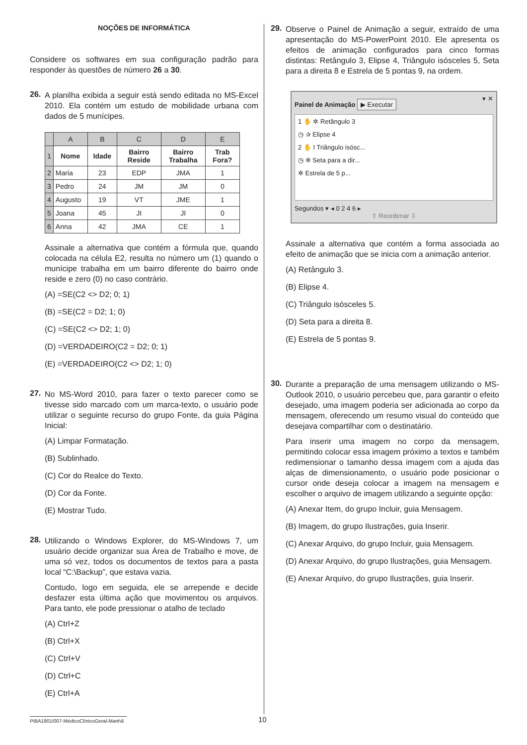NOÇÕES DE INFORMÁTICA
Considere os softwares em sua configuração padrão para responder às questões de número 26 a 30.
26.
A planilha exibida a seguir está sendo editada no MS-Excel 2010. Ela contém um estudo de mobilidade urbana com dados de 5 munícipes.
| | A | B | C | D | E |
| --- | --- | --- | --- | --- | --- |
| 1 | Nome | Idade | Bairro Reside | Bairro Trabalha | Trab Fora? |
| 2 | Maria | 23 | EDP | JMA | 1 |
| 3 | Pedro | 24 | JM | JM | 0 |
| 4 | Augusto | 19 | VT | JME | 1 |
| 5 | Joana | 45 | JI | JI | 0 |
| 6 | Anna | 42 | JMA | CE | 1 |
Assinale a alternativa que contém a fórmula que, quando colocada na célula E2, resulta no número um (1) quando o munícipe trabalha em um bairro diferente do bairro onde reside e zero (0) no caso contrário.
(A) =SE(C2 <> D2; 0; 1)
(B) =SE(C2 = D2; 1; 0)
(C) =SE(C2 <> D2; 1; 0)
(D) =VERDADEIRO(C2 = D2; 0; 1)
(E) =VERDADEIRO(C2 <> D2; 1; 0)
27.
No MS-Word 2010, para fazer o texto parecer como se tivesse sido marcado com um marca-texto, o usuário pode utilizar o seguinte recurso do grupo Fonte, da guia Página Inicial:
(A) Limpar Formatação.
(B) Sublinhado.
(C) Cor do Realce do Texto.
(D) Cor da Fonte.
(E) Mostrar Tudo.
28.
Utilizando o Windows Explorer, do MS-Windows 7, um usuário decide organizar sua Área de Trabalho e move, de uma só vez, todos os documentos de textos para a pasta local “C:\Backup”, que estava vazia.
Contudo, logo em seguida, ele se arrepende e decide desfazer esta última ação que movimentou os arquivos. Para tanto, ele pode pressionar o atalho de teclado
(A) Ctrl+Z
(B) Ctrl+X
(C) Ctrl+V
(D) Ctrl+C
(E) Ctrl+A
29.
Observe o Painel de Animação a seguir, extraído de uma apresentação do MS-PowerPoint 2010. Ele apresenta os efeitos de animação configurados para cinco formas distintas: Retângulo 3, Elipse 4, Triângulo isósceles 5, Seta para a direita 8 e Estrela de 5 pontas 9, na ordem.
Painel de Animação ▾ ✕
▶ Executar
1 ✋ ✲ Retângulo 3
◷ ✰ Elipse 4
2 ✋ I Triângulo isósc...
◷ ✲ Seta para a dir...
✲ Estrela de 5 p...
Segundos ▾ ◂ 0 2 4 6 ▸
⇧ Reordenar ⇩
Assinale a alternativa que contém a forma associada ao efeito de animação que se inicia com a animação anterior.
(A) Retângulo 3.
(B) Elipse 4.
(C) Triângulo isósceles 5.
(D) Seta para a direita 8.
(E) Estrela de 5 pontas 9.
30.
Durante a preparação de uma mensagem utilizando o MS-Outlook 2010, o usuário percebeu que, para garantir o efeito desejado, uma imagem poderia ser adicionada ao corpo da mensagem, oferecendo um resumo visual do conteúdo que desejava compartilhar com o destinatário.
Para inserir uma imagem no corpo da mensagem, permitindo colocar essa imagem próximo a textos e também redimensionar o tamanho dessa imagem com a ajuda das alças de dimensionamento, o usuário pode posicionar o cursor onde deseja colocar a imagem na mensagem e escolher o arquivo de imagem utilizando a seguinte opção:
(A) Anexar Item, do grupo Incluir, guia Mensagem.
(B) Imagem, do grupo Ilustrações, guia Inserir.
(C) Anexar Arquivo, do grupo Incluir, guia Mensagem.
(D) Anexar Arquivo, do grupo Ilustrações, guia Mensagem.
(E) Anexar Arquivo, do grupo Ilustrações, guia Inserir.
PIBA1901/007-MédicoClínicoGeral-Manhã
10